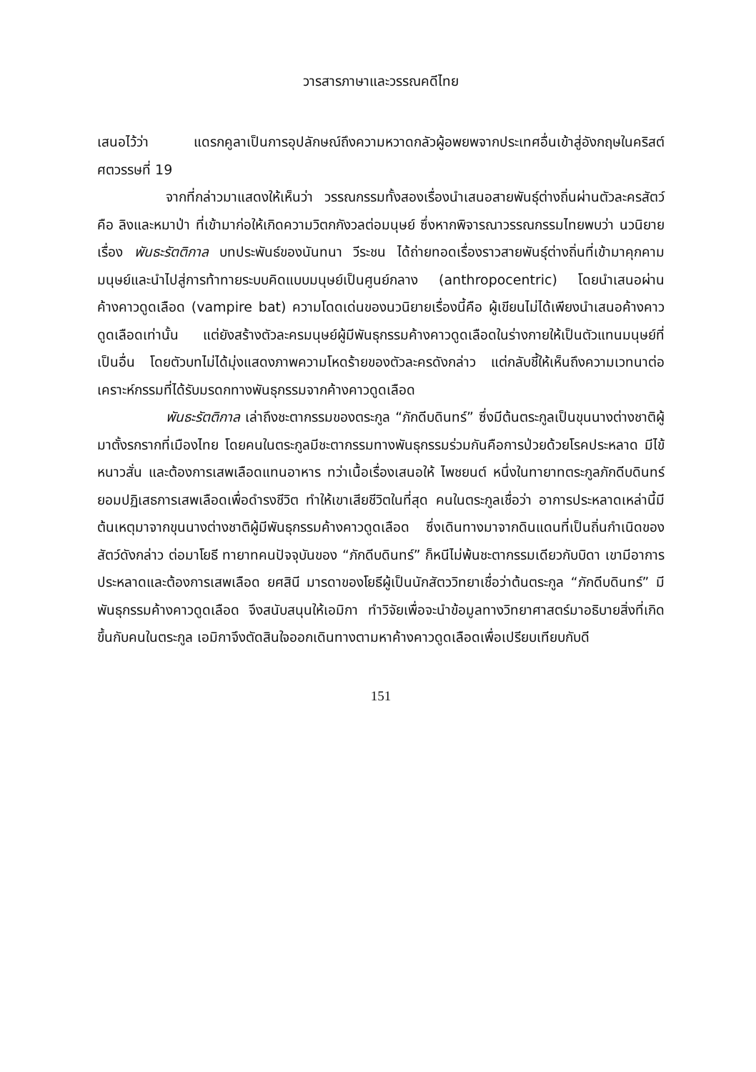วารสารภาษาและวรรณคดีไทย
เสนอไว้ว่า แดรกคูลาเป็นการอุปลักษณ์ถึงความหวาดกลัวผู้อพยพจากประเทศอื่นเข้าสู่อังกฤษในคริสต์ศตวรรษที่ 19
จากที่กล่าวมาแสดงให้เห็นว่า วรรณกรรมทั้งสองเรื่องนำเสนอสายพันธุ์ต่างถิ่นผ่านตัวละครสัตว์คือ ลิงและหมาป่า ที่เข้ามาก่อให้เกิดความวิตกกังวลต่อมนุษย์ ซึ่งหากพิจารณาวรรณกรรมไทยพบว่า นวนิยายเรื่อง พันธะรัตติกาล บทประพันธ์ของนันทนา วีระชน ได้ถ่ายทอดเรื่องราวสายพันธุ์ต่างถิ่นที่เข้ามาคุกคามมนุษย์และนำไปสู่การท้าทายระบบคิดแบบมนุษย์เป็นศูนย์กลาง (anthropocentric) โดยนำเสนอผ่านค้างคาวดูดเลือด (vampire bat) ความโดดเด่นของนวนิยายเรื่องนี้คือ ผู้เขียนไม่ได้เพียงนำเสนอค้างคาวดูดเลือดเท่านั้น แต่ยังสร้างตัวละครมนุษย์ผู้มีพันธุกรรมค้างคาวดูดเลือดในร่างกายให้เป็นตัวแทนมนุษย์ที่เป็นอื่น โดยตัวบทไม่ได้มุ่งแสดงภาพความโหดร้ายของตัวละครดังกล่าว แต่กลับชี้ให้เห็นถึงความเวทนาต่อเคราะห์กรรมที่ได้รับมรดกทางพันธุกรรมจากค้างคาวดูดเลือด
พันธะรัตติกาล เล่าถึงชะตากรรมของตระกูล “ภักดีบดินทร์” ซึ่งมีต้นตระกูลเป็นขุนนางต่างชาติผู้มาตั้งรกรากที่เมืองไทย โดยคนในตระกูลมีชะตากรรมทางพันธุกรรมร่วมกันคือการป่วยด้วยโรคประหลาด มีไข้ หนาวสั่น และต้องการเสพเลือดแทนอาหาร ทว่าเนื้อเรื่องเสนอให้ ไพชยนต์ หนึ่งในทายาทตระกูลภักดีบดินทร์ยอมปฏิเสธการเสพเลือดเพื่อดำรงชีวิต ทำให้เขาเสียชีวิตในที่สุด คนในตระกูลเชื่อว่า อาการประหลาดเหล่านี้มีต้นเหตุมาจากขุนนางต่างชาติผู้มีพันธุกรรมค้างคาวดูดเลือด ซึ่งเดินทางมาจากดินแดนที่เป็นถิ่นกำเนิดของสัตว์ดังกล่าว ต่อมาโยธี ทายาทคนปัจจุบันของ “ภักดีบดินทร์” ก็หนีไม่พ้นชะตากรรมเดียวกับบิดา เขามีอาการประหลาดและต้องการเสพเลือด ยศสินี มารดาของโยธีผู้เป็นนักสัตววิทยาเชื่อว่าต้นตระกูล “ภักดีบดินทร์” มีพันธุกรรมค้างคาวดูดเลือด จึงสนับสนุนให้เอมิกา ทำวิจัยเพื่อจะนำข้อมูลทางวิทยาศาสตร์มาอธิบายสิ่งที่เกิดขึ้นกับคนในตระกูล เอมิกาจึงตัดสินใจออกเดินทางตามหาค้างคาวดูดเลือดเพื่อเปรียบเทียบกับดี
151